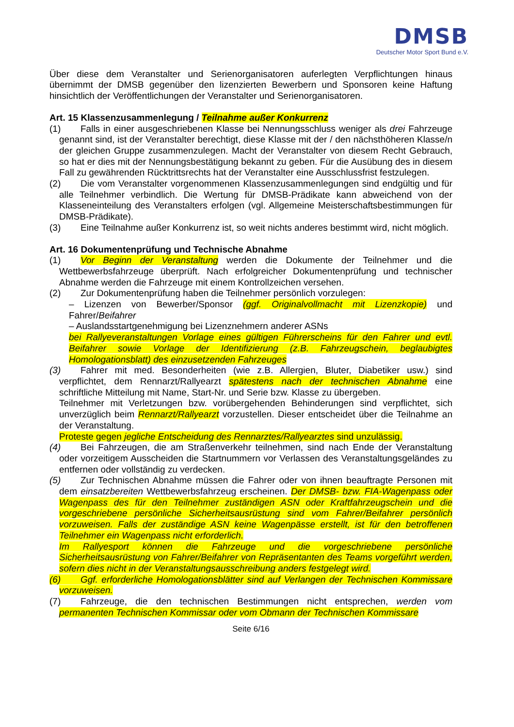DMSB
Deutscher Motor Sport Bund e.V.
Über diese dem Veranstalter und Serienorganisatoren auferlegten Verpflichtungen hinaus übernimmt der DMSB gegenüber den lizenzierten Bewerbern und Sponsoren keine Haftung hinsichtlich der Veröffentlichungen der Veranstalter und Serienorganisatoren.
Art. 15 Klassenzusammenlegung / Teilnahme außer Konkurrenz
(1) Falls in einer ausgeschriebenen Klasse bei Nennungsschluss weniger als drei Fahrzeuge genannt sind, ist der Veranstalter berechtigt, diese Klasse mit der / den nächsthöheren Klasse/n der gleichen Gruppe zusammenzulegen. Macht der Veranstalter von diesem Recht Gebrauch, so hat er dies mit der Nennungsbestätigung bekannt zu geben. Für die Ausübung des in diesem Fall zu gewährenden Rücktrittsrechts hat der Veranstalter eine Ausschlussfrist festzulegen.
(2) Die vom Veranstalter vorgenommenen Klassenzusammenlegungen sind endgültig und für alle Teilnehmer verbindlich. Die Wertung für DMSB-Prädikate kann abweichend von der Klasseneinteilung des Veranstalters erfolgen (vgl. Allgemeine Meisterschaftsbestimmungen für DMSB-Prädikate).
(3) Eine Teilnahme außer Konkurrenz ist, so weit nichts anderes bestimmt wird, nicht möglich.
Art. 16 Dokumentenprüfung und Technische Abnahme
(1) Vor Beginn der Veranstaltung werden die Dokumente der Teilnehmer und die Wettbewerbsfahrzeuge überprüft. Nach erfolgreicher Dokumentenprüfung und technischer Abnahme werden die Fahrzeuge mit einem Kontrollzeichen versehen.
(2) Zur Dokumentenprüfung haben die Teilnehmer persönlich vorzulegen:
– Lizenzen von Bewerber/Sponsor (ggf. Originalvollmacht mit Lizenzkopie) und Fahrer/Beifahrer
– Auslandsstartgenehmigung bei Lizenznehmern anderer ASNs
bei Rallyeveranstaltungen Vorlage eines gültigen Führerscheins für den Fahrer und evtl. Beifahrer sowie Vorlage der Identifizierung (z.B. Fahrzeugschein, beglaubigtes Homologationsblatt) des einzusetzenden Fahrzeuges
(3) Fahrer mit med. Besonderheiten (wie z.B. Allergien, Bluter, Diabetiker usw.) sind verpflichtet, dem Rennarzt/Rallyearzt spätestens nach der technischen Abnahme eine schriftliche Mitteilung mit Name, Start-Nr. und Serie bzw. Klasse zu übergeben.
Teilnehmer mit Verletzungen bzw. vorübergehenden Behinderungen sind verpflichtet, sich unverzüglich beim Rennarzt/Rallyearzt vorzustellen. Dieser entscheidet über die Teilnahme an der Veranstaltung.
Proteste gegen jegliche Entscheidung des Rennarztes/Rallyearztes sind unzulässig.
(4) Bei Fahrzeugen, die am Straßenverkehr teilnehmen, sind nach Ende der Veranstaltung oder vorzeitigem Ausscheiden die Startnummern vor Verlassen des Veranstaltungsgeländes zu entfernen oder vollständig zu verdecken.
(5) Zur Technischen Abnahme müssen die Fahrer oder von ihnen beauftragte Personen mit dem einsatzbereiten Wettbewerbsfahrzeug erscheinen. Der DMSB- bzw. FIA-Wagenpass oder Wagenpass des für den Teilnehmer zuständigen ASN oder Kraftfahrzeugschein und die vorgeschriebene persönliche Sicherheitsausrüstung sind vom Fahrer/Beifahrer persönlich vorzuweisen. Falls der zuständige ASN keine Wagenpässe erstellt, ist für den betroffenen Teilnehmer ein Wagenpass nicht erforderlich.
Im Rallyesport können die Fahrzeuge und die vorgeschriebene persönliche Sicherheitsausrüstung von Fahrer/Beifahrer von Repräsentanten des Teams vorgeführt werden, sofern dies nicht in der Veranstaltungsausschreibung anders festgelegt wird.
(6) Ggf. erforderliche Homologationsblätter sind auf Verlangen der Technischen Kommissare vorzuweisen.
(7) Fahrzeuge, die den technischen Bestimmungen nicht entsprechen, werden vom permanenten Technischen Kommissar oder vom Obmann der Technischen Kommissare
Seite 6/16